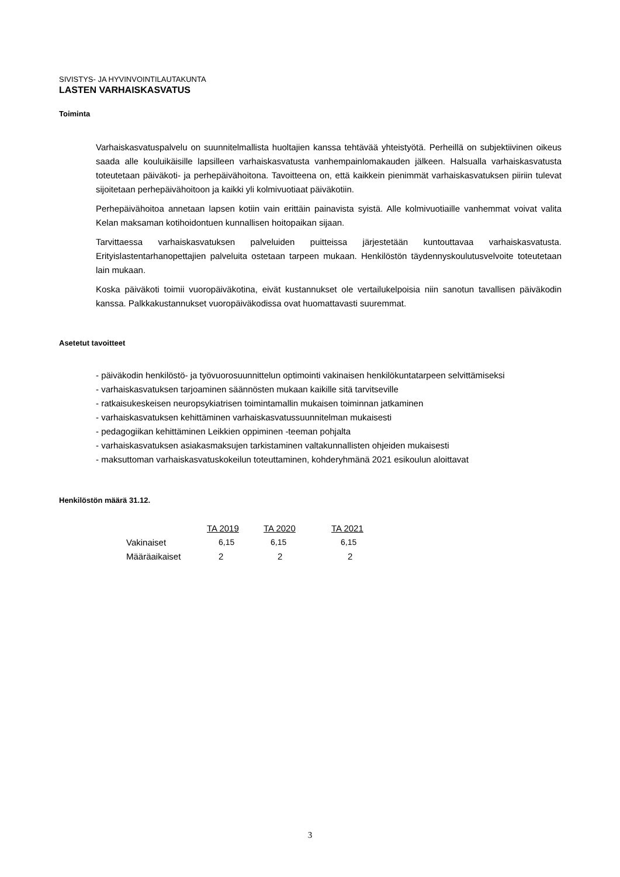SIVISTYS- JA HYVINVOINTILAUTAKUNTA
LASTEN VARHAISKASVATUS
Toiminta
Varhaiskasvatuspalvelu on suunnitelmallista huoltajien kanssa tehtävää yhteistyötä. Perheillä on subjektiivinen oikeus saada alle kouluikäisille lapsilleen varhaiskasvatusta vanhempainlomakauden jälkeen. Halsualla varhaiskasvatusta toteutetaan päiväkoti- ja perhepäivähoitona. Tavoitteena on, että kaikkein pienimmät varhaiskasvatuksen piiriin tulevat sijoitetaan perhepäivähoitoon ja kaikki yli kolmivuotiaat päiväkotiin.
Perhepäivähoitoa annetaan lapsen kotiin vain erittäin painavista syistä. Alle kolmivuotiaille vanhemmat voivat valita Kelan maksaman kotihoidontuen kunnallisen hoitopaikan sijaan.
Tarvittaessa varhaiskasvatuksen palveluiden puitteissa järjestetään kuntouttavaa varhaiskasvatusta. Erityislastentarhanopettajien palveluita ostetaan tarpeen mukaan. Henkilöstön täydennyskoulutusvelvoite toteutetaan lain mukaan.
Koska päiväkoti toimii vuoropäiväkotina, eivät kustannukset ole vertailukelpoisia niin sanotun tavallisen päiväkodin kanssa. Palkkakustannukset vuoropäiväkodissa ovat huomattavasti suuremmat.
Asetetut tavoitteet
- päiväkodin henkilöstö- ja työvuorosuunnittelun optimointi vakinaisen henkilökuntatarpeen selvittämiseksi
- varhaiskasvatuksen tarjoaminen säännösten mukaan kaikille sitä tarvitseville
- ratkaisukeskeisen neuropsykiatrisen toimintamallin mukaisen toiminnan jatkaminen
- varhaiskasvatuksen kehittäminen varhaiskasvatussuunnitelman mukaisesti
- pedagogiikan kehittäminen Leikkien oppiminen -teeman pohjalta
- varhaiskasvatuksen asiakasmaksujen tarkistaminen valtakunnallisten ohjeiden mukaisesti
- maksuttoman varhaiskasvatuskokeilun toteuttaminen, kohderyhmänä 2021 esikoulun aloittavat
Henkilöstön määrä 31.12.
| | TA 2019 | TA 2020 | TA 2021 |
| Vakinaiset | 6,15 | 6,15 | 6,15 |
| Määräaikaiset | 2 | 2 | 2 |
3